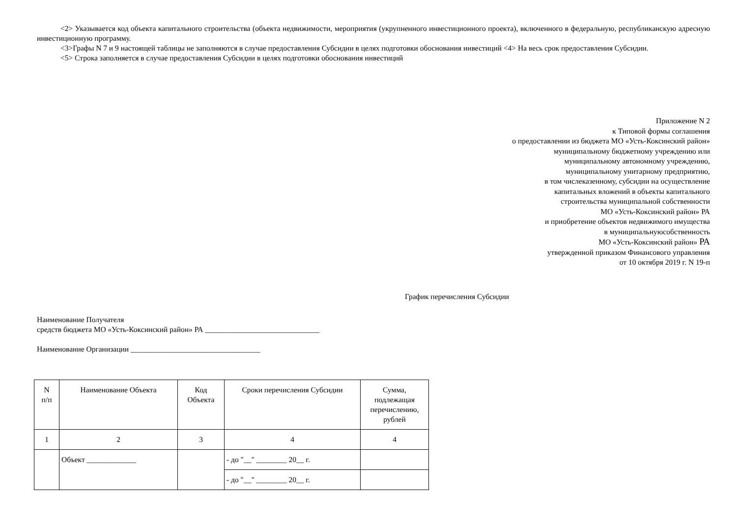<2> Указывается код объекта капитального строительства (объекта недвижимости, мероприятия (укрупненного инвестиционного проекта), включенного в федеральную, республиканскую адресную инвестиционную программу.
<3>Графы N 7 и 9 настоящей таблицы не заполняются в случае предоставления Субсидии в целях подготовки обоснования инвестиций <4> На весь срок предоставления Субсидии.
<5> Строка заполняется в случае предоставления Субсидии в целях подготовки обоснования инвестиций
Приложение N 2
к Типовой формы соглашения
о предоставлении из бюджета МО «Усть-Коксинский район»
муниципальному бюджетному учреждению или
муниципальному автономному учреждению,
муниципальному унитарному предприятию,
в том числеказенному, субсидии на осуществление
капитальных вложений в объекты капитального
строительства муниципальной собственности
МО «Усть-Коксинский район» РА
и приобретение объектов недвижимого имущества
в муниципальнуюсобственность
МО «Усть-Коксинский район» РА
утвержденной приказом Финансового управления
от 10 октября 2019 г. N 19-п
График перечисления Субсидии
Наименование Получателя
средств бюджета МО «Усть-Коксинский район» РА ______________________________
Наименование Организации __________________________________
| N п/п | Наименование Объекта | Код Объекта | Сроки перечисления Субсидии | Сумма, подлежащая перечислению, рублей |
| --- | --- | --- | --- | --- |
| 1 | 2 | 3 | 4 | 4 |
| | Объект _____________ | | - до "__" ________ 20__ г. | |
| | | | - до "__" ________ 20__ г. | |